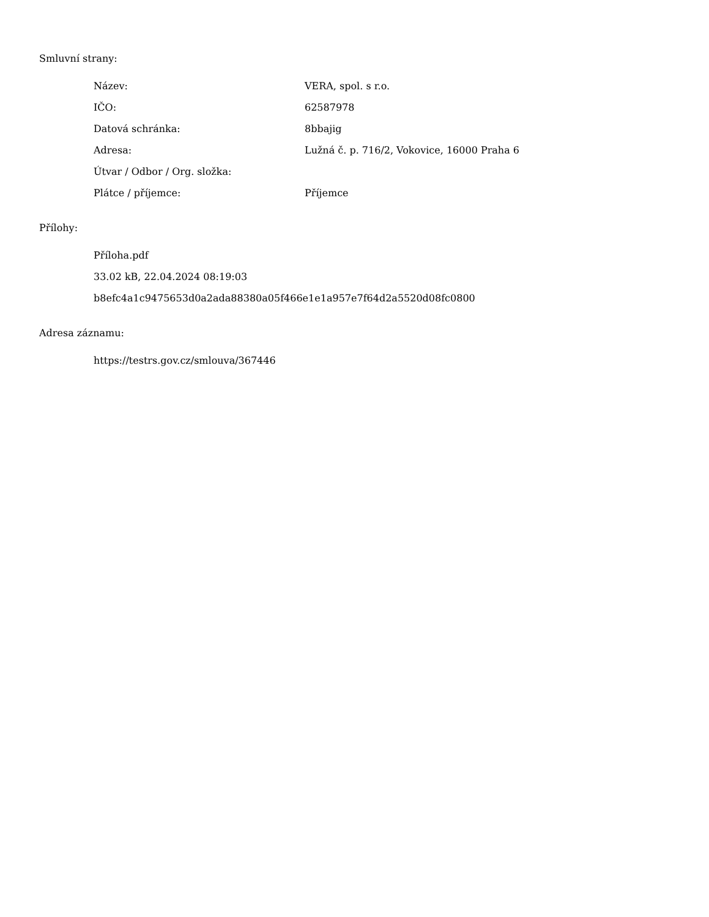Smluvní strany:
| Název: | VERA, spol. s r.o. |
| IČO: | 62587978 |
| Datová schránka: | 8bbajig |
| Adresa: | Lužná č. p. 716/2, Vokovice, 16000 Praha 6 |
| Útvar / Odbor / Org. složka: | |
| Plátce / příjemce: | Příjemce |
Přílohy:
Příloha.pdf
33.02 kB, 22.04.2024 08:19:03
b8efc4a1c9475653d0a2ada88380a05f466e1e1a957e7f64d2a5520d08fc0800
Adresa záznamu:
https://testrs.gov.cz/smlouva/367446